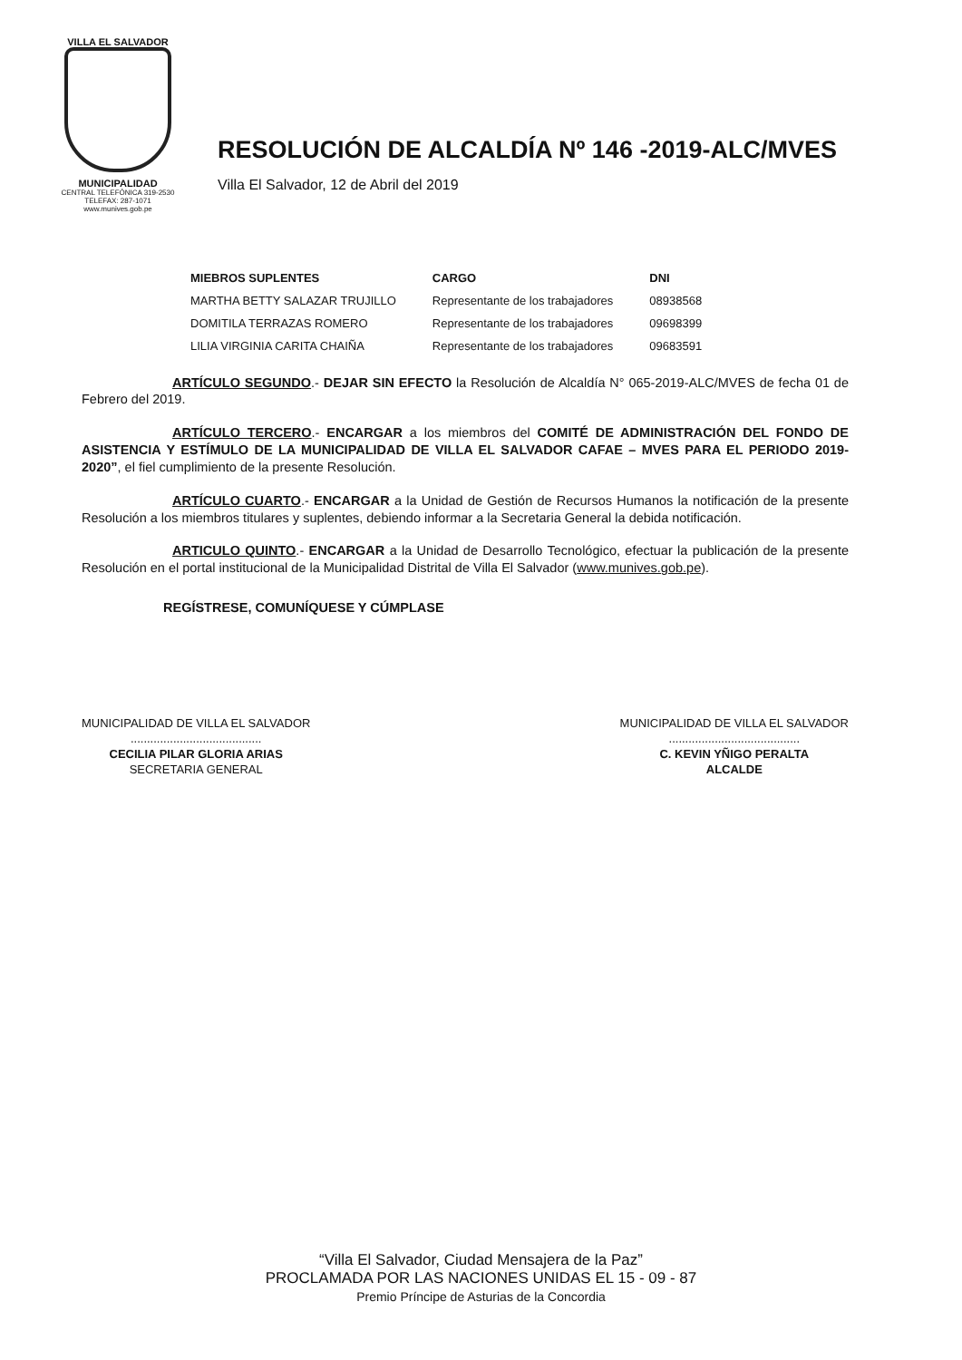VILLA EL SALVADOR
MUNICIPALIDAD
CENTRAL TELEFÓNICA 319-2530
TELEFAX: 287-1071
www.munives.gob.pe
RESOLUCIÓN DE ALCALDÍA Nº 146 -2019-ALC/MVES
Villa El Salvador, 12 de Abril del 2019
| MIEBROS SUPLENTES | CARGO | DNI |
| --- | --- | --- |
| MARTHA BETTY SALAZAR TRUJILLO | Representante de los trabajadores | 08938568 |
| DOMITILA TERRAZAS ROMERO | Representante de los trabajadores | 09698399 |
| LILIA VIRGINIA CARITA CHAIÑA | Representante de los trabajadores | 09683591 |
ARTÍCULO SEGUNDO.- DEJAR SIN EFECTO la Resolución de Alcaldía N° 065-2019-ALC/MVES de fecha 01 de Febrero del 2019.
ARTÍCULO TERCERO.- ENCARGAR a los miembros del COMITÉ DE ADMINISTRACIÓN DEL FONDO DE ASISTENCIA Y ESTÍMULO DE LA MUNICIPALIDAD DE VILLA EL SALVADOR CAFAE – MVES PARA EL PERIODO 2019-2020”, el fiel cumplimiento de la presente Resolución.
ARTÍCULO CUARTO.- ENCARGAR a la Unidad de Gestión de Recursos Humanos la notificación de la presente Resolución a los miembros titulares y suplentes, debiendo informar a la Secretaria General la debida notificación.
ARTICULO QUINTO.- ENCARGAR a la Unidad de Desarrollo Tecnológico, efectuar la publicación de la presente Resolución en el portal institucional de la Municipalidad Distrital de Villa El Salvador (www.munives.gob.pe).
REGÍSTRESE, COMUNÍQUESE Y CÚMPLASE
MUNICIPALIDAD DE VILLA EL SALVADOR
........................................
CECILIA PILAR GLORIA ARIAS
SECRETARIA GENERAL
MUNICIPALIDAD DE VILLA EL SALVADOR
........................................
C. KEVIN YÑIGO PERALTA
ALCALDE
“Villa El Salvador, Ciudad Mensajera de la Paz”
PROCLAMADA POR LAS NACIONES UNIDAS EL 15 - 09 - 87
Premio Príncipe de Asturias de la Concordia